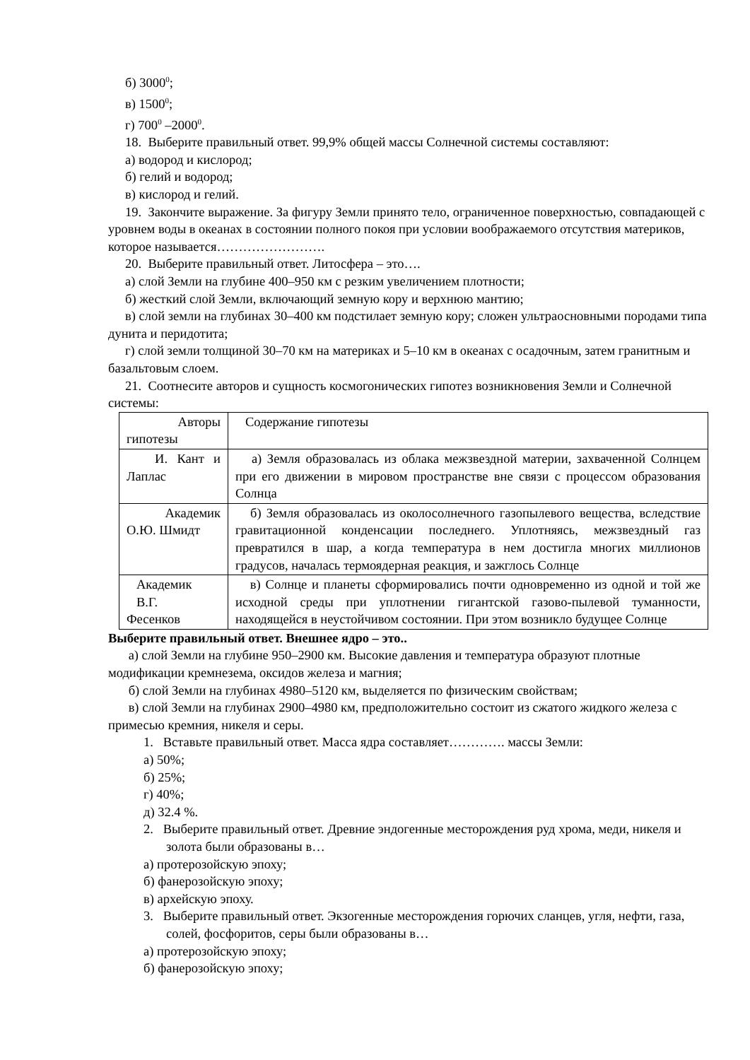б) 3000<sup>0</sup>;
в) 1500<sup>0</sup>;
г) 700<sup>0</sup> –2000<sup>0</sup>.
18. Выберите правильный ответ. 99,9% общей массы Солнечной системы составляют:
а) водород и кислород;
б) гелий и водород;
в) кислород и гелий.
19. Закончите выражение. За фигуру Земли принято тело, ограниченное поверхностью, совпадающей с уровнем воды в океанах в состоянии полного покоя при условии воображаемого отсутствия материков, которое называется…………………….
20. Выберите правильный ответ. Литосфера – это….
а) слой Земли на глубине 400–950 км с резким увеличением плотности;
б) жесткий слой Земли, включающий земную кору и верхнюю мантию;
в) слой земли на глубинах 30–400 км подстилает земную кору; сложен ультраосновными породами типа дунита и перидотита;
г) слой земли толщиной 30–70 км на материках и 5–10 км в океанах с осадочным, затем гранитным и базальтовым слоем.
21. Соотнесите авторов и сущность космогонических гипотез возникновения Земли и Солнечной системы:
| Авторы гипотезы | Содержание гипотезы |
| И. Кант и Лаплас | а) Земля образовалась из облака межзвездной материи, захваченной Солнцем при его движении в мировом пространстве вне связи с процессом образования Солнца |
| Академик О.Ю. Шмидт | б) Земля образовалась из околосолнечного газопылевого вещества, вследствие гравитационной конденсации последнего. Уплотняясь, межзвездный газ превратился в шар, а когда температура в нем достигла многих миллионов градусов, началась термоядерная реакция, и зажглось Солнце |
| Академик В.Г. Фесенков | в) Солнце и планеты сформировались почти одновременно из одной и той же исходной среды при уплотнении гигантской газово-пылевой туманности, находящейся в неустойчивом состоянии. При этом возникло будущее Солнце |
Выберите правильный ответ. Внешнее ядро – это..
а) слой Земли на глубине 950–2900 км. Высокие давления и температура образуют плотные модификации кремнезема, оксидов железа и магния;
б) слой Земли на глубинах 4980–5120 км, выделяется по физическим свойствам;
в) слой Земли на глубинах 2900–4980 км, предположительно состоит из сжатого жидкого железа с примесью кремния, никеля и серы.
1. Вставьте правильный ответ. Масса ядра составляет…………. массы Земли:
а) 50%;
б) 25%;
г) 40%;
д) 32.4 %.
2. Выберите правильный ответ. Древние эндогенные месторождения руд хрома, меди, никеля и золота были образованы в…
а) протерозойскую эпоху;
б) фанерозойскую эпоху;
в) архейскую эпоху.
3. Выберите правильный ответ. Экзогенные месторождения горючих сланцев, угля, нефти, газа, солей, фосфоритов, серы были образованы в…
а) протерозойскую эпоху;
б) фанерозойскую эпоху;